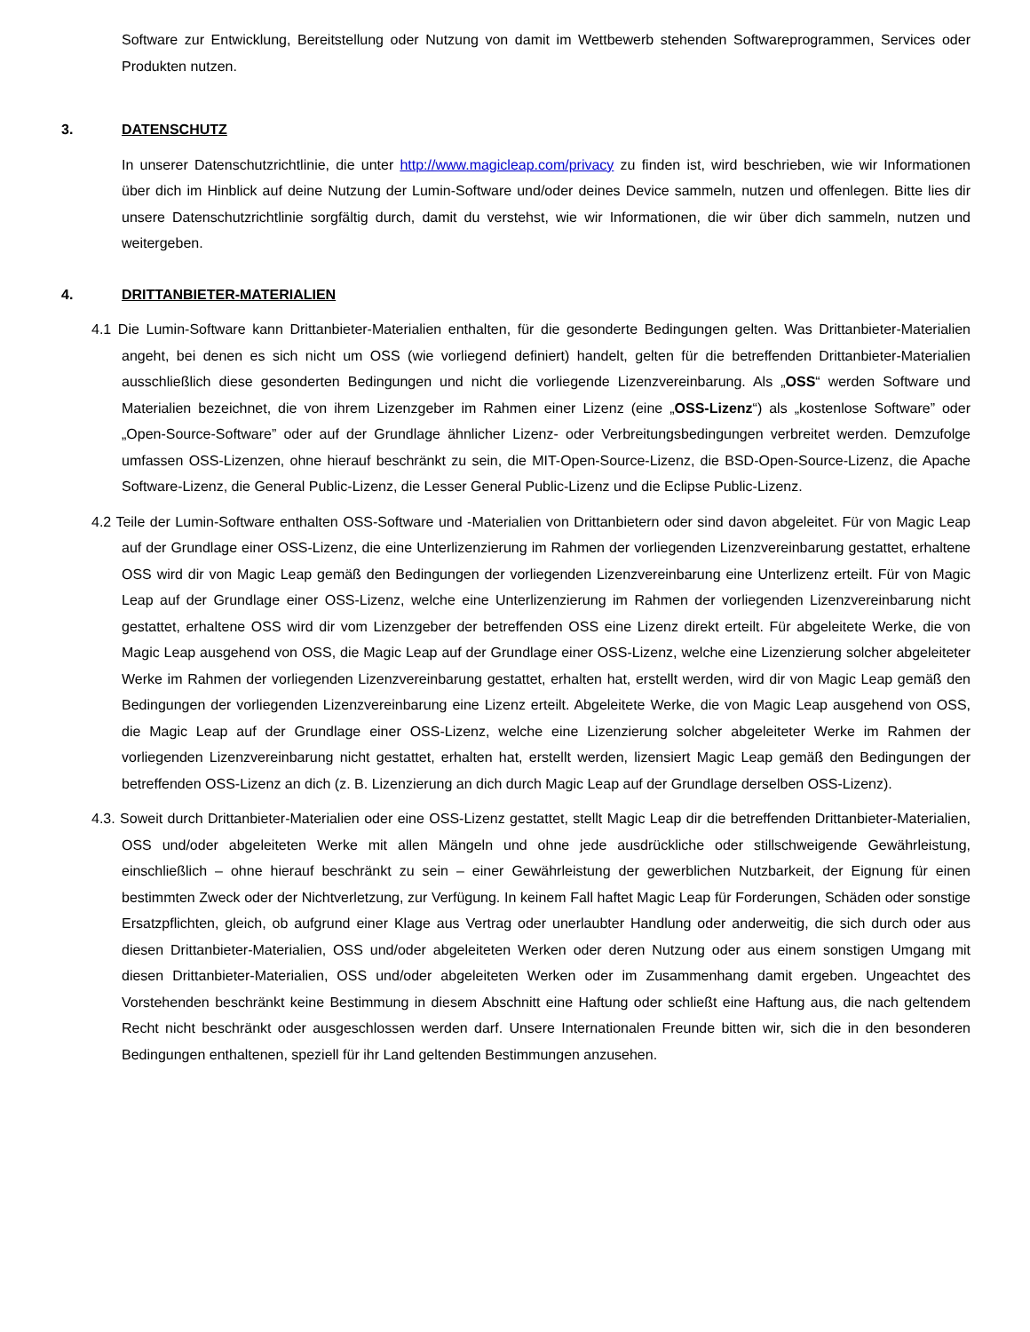Software zur Entwicklung, Bereitstellung oder Nutzung von damit im Wettbewerb stehenden Softwareprogrammen, Services oder Produkten nutzen.
3. DATENSCHUTZ
In unserer Datenschutzrichtlinie, die unter http://www.magicleap.com/privacy zu finden ist, wird beschrieben, wie wir Informationen über dich im Hinblick auf deine Nutzung der Lumin-Software und/oder deines Device sammeln, nutzen und offenlegen. Bitte lies dir unsere Datenschutzrichtlinie sorgfältig durch, damit du verstehst, wie wir Informationen, die wir über dich sammeln, nutzen und weitergeben.
4. DRITTANBIETER-MATERIALIEN
4.1 Die Lumin-Software kann Drittanbieter-Materialien enthalten, für die gesonderte Bedingungen gelten. Was Drittanbieter-Materialien angeht, bei denen es sich nicht um OSS (wie vorliegend definiert) handelt, gelten für die betreffenden Drittanbieter-Materialien ausschließlich diese gesonderten Bedingungen und nicht die vorliegende Lizenzvereinbarung. Als „OSS“ werden Software und Materialien bezeichnet, die von ihrem Lizenzgeber im Rahmen einer Lizenz (eine „OSS-Lizenz“) als „kostenlose Software” oder „Open-Source-Software” oder auf der Grundlage ähnlicher Lizenz- oder Verbreitungsbedingungen verbreitet werden. Demzufolge umfassen OSS-Lizenzen, ohne hierauf beschränkt zu sein, die MIT-Open-Source-Lizenz, die BSD-Open-Source-Lizenz, die Apache Software-Lizenz, die General Public-Lizenz, die Lesser General Public-Lizenz und die Eclipse Public-Lizenz.
4.2 Teile der Lumin-Software enthalten OSS-Software und -Materialien von Drittanbietern oder sind davon abgeleitet. Für von Magic Leap auf der Grundlage einer OSS-Lizenz, die eine Unterlizenzierung im Rahmen der vorliegenden Lizenzvereinbarung gestattet, erhaltene OSS wird dir von Magic Leap gemäß den Bedingungen der vorliegenden Lizenzvereinbarung eine Unterlizenz erteilt. Für von Magic Leap auf der Grundlage einer OSS-Lizenz, welche eine Unterlizenzierung im Rahmen der vorliegenden Lizenzvereinbarung nicht gestattet, erhaltene OSS wird dir vom Lizenzgeber der betreffenden OSS eine Lizenz direkt erteilt. Für abgeleitete Werke, die von Magic Leap ausgehend von OSS, die Magic Leap auf der Grundlage einer OSS-Lizenz, welche eine Lizenzierung solcher abgeleiteter Werke im Rahmen der vorliegenden Lizenzvereinbarung gestattet, erhalten hat, erstellt werden, wird dir von Magic Leap gemäß den Bedingungen der vorliegenden Lizenzvereinbarung eine Lizenz erteilt. Abgeleitete Werke, die von Magic Leap ausgehend von OSS, die Magic Leap auf der Grundlage einer OSS-Lizenz, welche eine Lizenzierung solcher abgeleiteter Werke im Rahmen der vorliegenden Lizenzvereinbarung nicht gestattet, erhalten hat, erstellt werden, lizensiert Magic Leap gemäß den Bedingungen der betreffenden OSS-Lizenz an dich (z. B. Lizenzierung an dich durch Magic Leap auf der Grundlage derselben OSS-Lizenz).
4.3. Soweit durch Drittanbieter-Materialien oder eine OSS-Lizenz gestattet, stellt Magic Leap dir die betreffenden Drittanbieter-Materialien, OSS und/oder abgeleiteten Werke mit allen Mängeln und ohne jede ausdrückliche oder stillschweigende Gewährleistung, einschließlich – ohne hierauf beschränkt zu sein – einer Gewährleistung der gewerblichen Nutzbarkeit, der Eignung für einen bestimmten Zweck oder der Nichtverletzung, zur Verfügung. In keinem Fall haftet Magic Leap für Forderungen, Schäden oder sonstige Ersatzpflichten, gleich, ob aufgrund einer Klage aus Vertrag oder unerlaubter Handlung oder anderweitig, die sich durch oder aus diesen Drittanbieter-Materialien, OSS und/oder abgeleiteten Werken oder deren Nutzung oder aus einem sonstigen Umgang mit diesen Drittanbieter-Materialien, OSS und/oder abgeleiteten Werken oder im Zusammenhang damit ergeben. Ungeachtet des Vorstehenden beschränkt keine Bestimmung in diesem Abschnitt eine Haftung oder schließt eine Haftung aus, die nach geltendem Recht nicht beschränkt oder ausgeschlossen werden darf. Unsere Internationalen Freunde bitten wir, sich die in den besonderen Bedingungen enthaltenen, speziell für ihr Land geltenden Bestimmungen anzusehen.